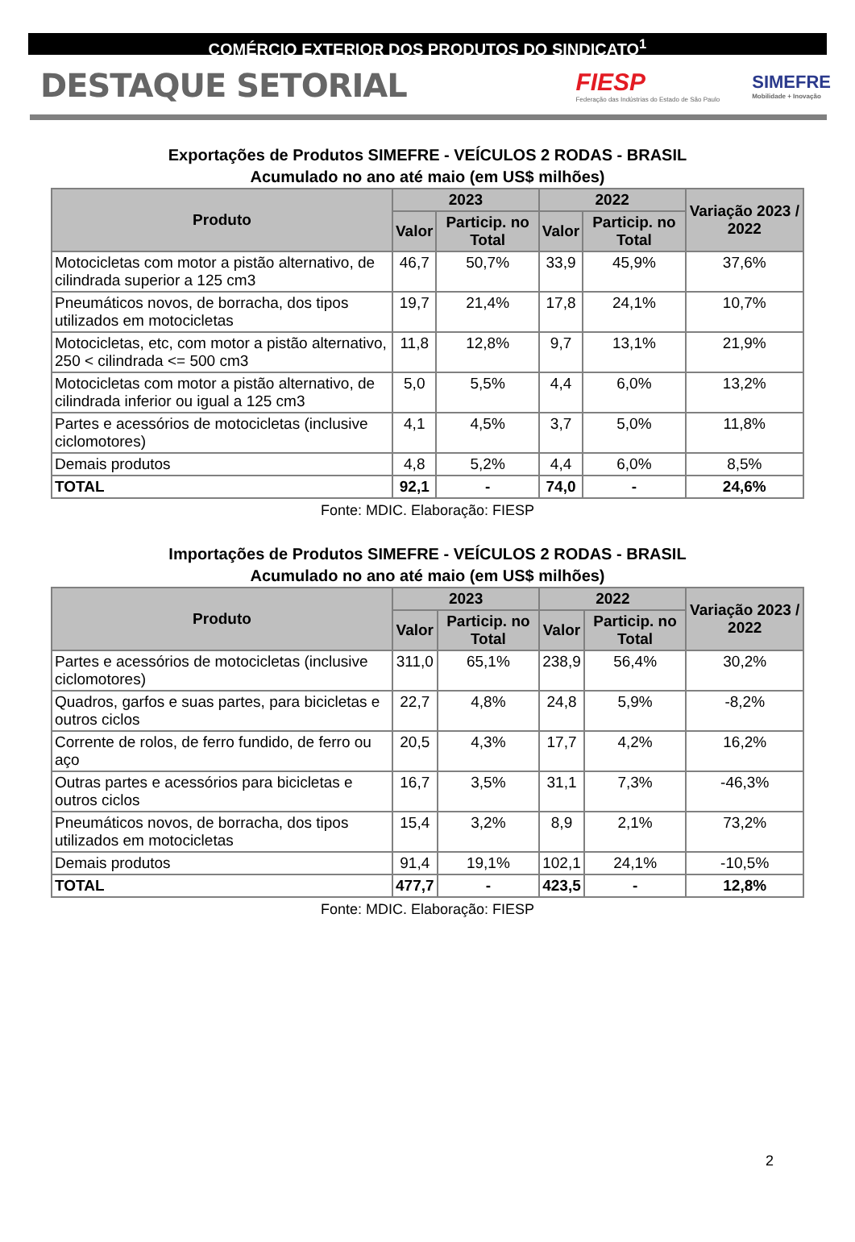COMÉRCIO EXTERIOR DOS PRODUTOS DO SINDICATO<sup>1</sup>
DESTAQUE SETORIAL
FIESP
Federação das Indústrias do Estado de São Paulo
SIMEFRE
Mobilidade + Inovação
Exportações de Produtos SIMEFRE - VEÍCULOS 2 RODAS - BRASIL
Acumulado no ano até maio (em US$ milhões)
| Produto | 2023 | | 2022 | | Variação 2023 / 2022 |
| --- | --- | --- | --- | --- | --- |
| | Valor | Particip. no Total | Valor | Particip. no Total | |
| Motocicletas com motor a pistão alternativo, de cilindrada superior a 125 cm3 | 46,7 | 50,7% | 33,9 | 45,9% | 37,6% |
| Pneumáticos novos, de borracha, dos tipos utilizados em motocicletas | 19,7 | 21,4% | 17,8 | 24,1% | 10,7% |
| Motocicletas, etc, com motor a pistão alternativo, 250 < cilindrada <= 500 cm3 | 11,8 | 12,8% | 9,7 | 13,1% | 21,9% |
| Motocicletas com motor a pistão alternativo, de cilindrada inferior ou igual a 125 cm3 | 5,0 | 5,5% | 4,4 | 6,0% | 13,2% |
| Partes e acessórios de motocicletas (inclusive ciclomotores) | 4,1 | 4,5% | 3,7 | 5,0% | 11,8% |
| Demais produtos | 4,8 | 5,2% | 4,4 | 6,0% | 8,5% |
| TOTAL | 92,1 | - | 74,0 | - | 24,6% |
Fonte: MDIC. Elaboração: FIESP
Importações de Produtos SIMEFRE - VEÍCULOS 2 RODAS - BRASIL
Acumulado no ano até maio (em US$ milhões)
| Produto | 2023 | | 2022 | | Variação 2023 / 2022 |
| --- | --- | --- | --- | --- | --- |
| | Valor | Particip. no Total | Valor | Particip. no Total | |
| Partes e acessórios de motocicletas (inclusive ciclomotores) | 311,0 | 65,1% | 238,9 | 56,4% | 30,2% |
| Quadros, garfos e suas partes, para bicicletas e outros ciclos | 22,7 | 4,8% | 24,8 | 5,9% | -8,2% |
| Corrente de rolos, de ferro fundido, de ferro ou aço | 20,5 | 4,3% | 17,7 | 4,2% | 16,2% |
| Outras partes e acessórios para bicicletas e outros ciclos | 16,7 | 3,5% | 31,1 | 7,3% | -46,3% |
| Pneumáticos novos, de borracha, dos tipos utilizados em motocicletas | 15,4 | 3,2% | 8,9 | 2,1% | 73,2% |
| Demais produtos | 91,4 | 19,1% | 102,1 | 24,1% | -10,5% |
| TOTAL | 477,7 | - | 423,5 | - | 12,8% |
Fonte: MDIC. Elaboração: FIESP
2